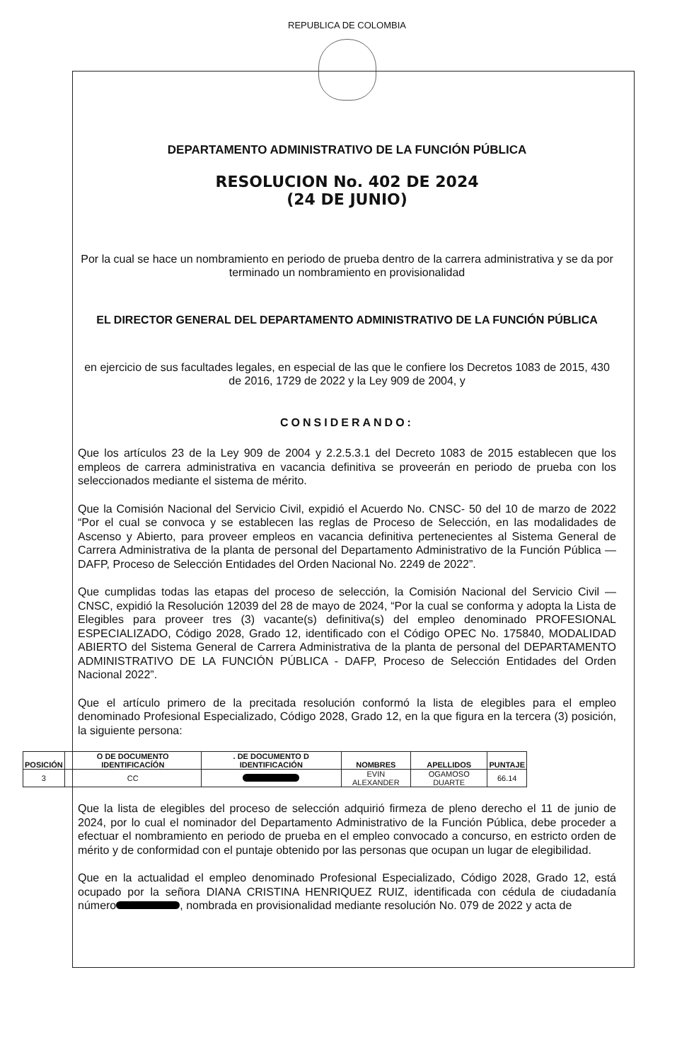REPUBLICA DE COLOMBIA
DEPARTAMENTO ADMINISTRATIVO DE LA FUNCIÓN PÚBLICA
RESOLUCION No. 402 DE 2024
(24 DE JUNIO)
Por la cual se hace un nombramiento en periodo de prueba dentro de la carrera administrativa y se da por terminado un nombramiento en provisionalidad
EL DIRECTOR GENERAL DEL DEPARTAMENTO ADMINISTRATIVO DE LA FUNCIÓN PÚBLICA
en ejercicio de sus facultades legales, en especial de las que le confiere los Decretos 1083 de 2015, 430 de 2016, 1729 de 2022 y la Ley 909 de 2004, y
CONSIDERANDO:
Que los artículos 23 de la Ley 909 de 2004 y 2.2.5.3.1 del Decreto 1083 de 2015 establecen que los empleos de carrera administrativa en vacancia definitiva se proveerán en periodo de prueba con los seleccionados mediante el sistema de mérito.
Que la Comisión Nacional del Servicio Civil, expidió el Acuerdo No. CNSC- 50 del 10 de marzo de 2022 “Por el cual se convoca y se establecen las reglas de Proceso de Selección, en las modalidades de Ascenso y Abierto, para proveer empleos en vacancia definitiva pertenecientes al Sistema General de Carrera Administrativa de la planta de personal del Departamento Administrativo de la Función Pública — DAFP, Proceso de Selección Entidades del Orden Nacional No. 2249 de 2022”.
Que cumplidas todas las etapas del proceso de selección, la Comisión Nacional del Servicio Civil — CNSC, expidió la Resolución 12039 del 28 de mayo de 2024, “Por la cual se conforma y adopta la Lista de Elegibles para proveer tres (3) vacante(s) definitiva(s) del empleo denominado PROFESIONAL ESPECIALIZADO, Código 2028, Grado 12, identificado con el Código OPEC No. 175840, MODALIDAD ABIERTO del Sistema General de Carrera Administrativa de la planta de personal del DEPARTAMENTO ADMINISTRATIVO DE LA FUNCIÓN PÚBLICA - DAFP, Proceso de Selección Entidades del Orden Nacional 2022”.
Que el artículo primero de la precitada resolución conformó la lista de elegibles para el empleo denominado Profesional Especializado, Código 2028, Grado 12, en la que figura en la tercera (3) posición, la siguiente persona:
| POSICIÓN | O DE DOCUMENTO IDENTIFICACÍÓN | . DE DOCUMENTO D IDENTIFICACIÓN | NOMBRES | APELLIDOS | PUNTAJE |
| --- | --- | --- | --- | --- | --- |
| 3 | CC | | EVIN ALEXANDER | OGAMOSO DUARTE | 66.14 |
Que la lista de elegibles del proceso de selección adquirió firmeza de pleno derecho el 11 de junio de 2024, por lo cual el nominador del Departamento Administrativo de la Función Pública, debe proceder a efectuar el nombramiento en periodo de prueba en el empleo convocado a concurso, en estricto orden de mérito y de conformidad con el puntaje obtenido por las personas que ocupan un lugar de elegibilidad.
Que en la actualidad el empleo denominado Profesional Especializado, Código 2028, Grado 12, está ocupado por la señora DIANA CRISTINA HENRIQUEZ RUIZ, identificada con cédula de ciudadanía número , nombrada en provisionalidad mediante resolución No. 079 de 2022 y acta de